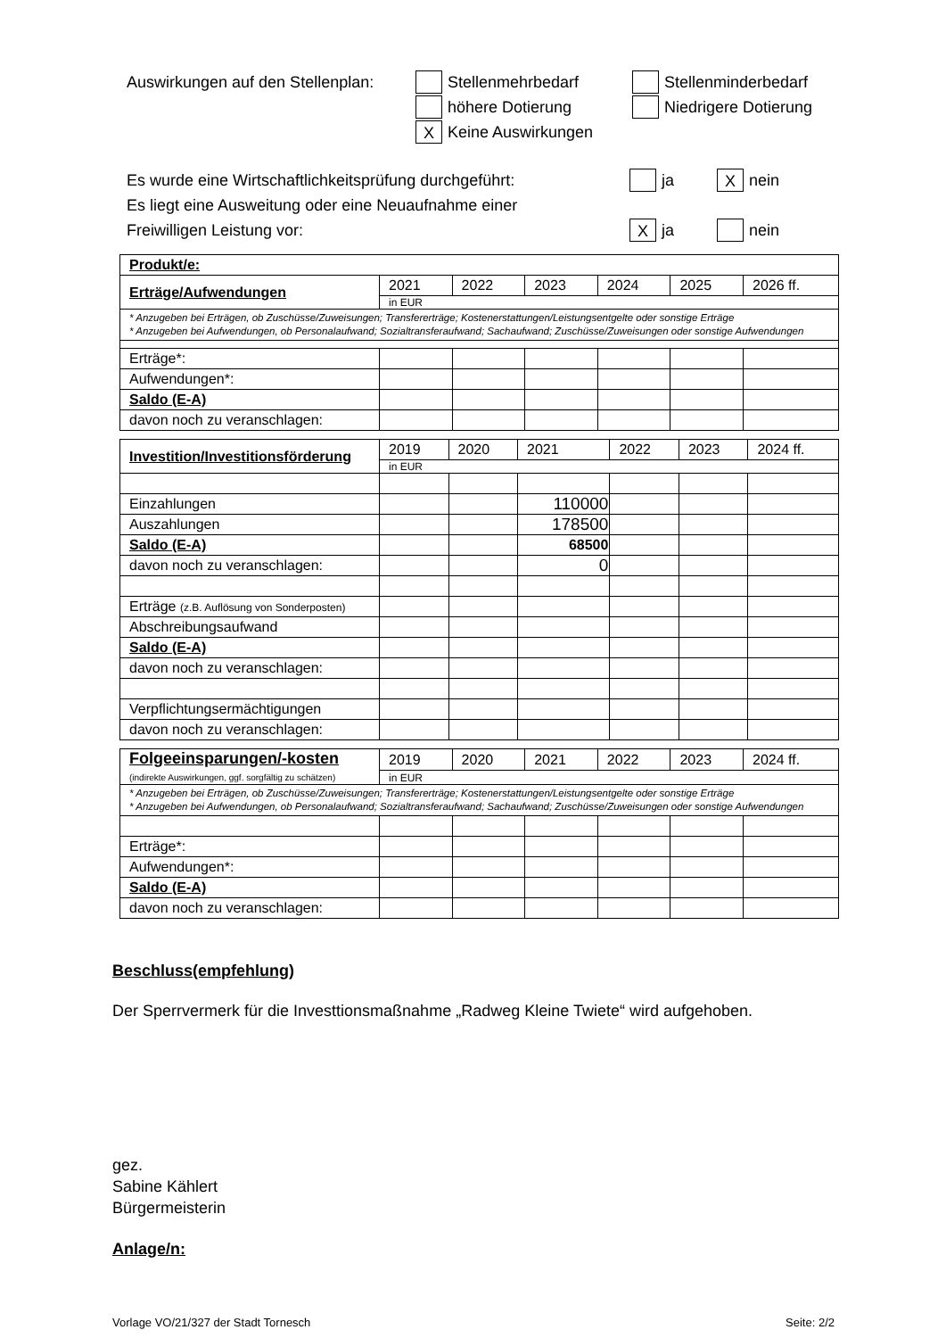Auswirkungen auf den Stellenplan: Stellenmehrbedarf Stellenminderbedarf
höhere Dotierung Niedrigere Dotierung
X Keine Auswirkungen
Es wurde eine Wirtschaftlichkeitsprüfung durchgeführt: ja X nein
Es liegt eine Ausweitung oder eine Neuaufnahme einer
Freiwilligen Leistung vor: X ja nein
| Produkt/e: | | | | | | |
| Erträge/Aufwendungen | 2021 | 2022 | 2023 | 2024 | 2025 | 2026 ff. |
| | in EUR | | | | | |
| * Anzugeben bei Erträgen, ob Zuschüsse/Zuweisungen; Transfererträge; Kostenerstattungen/Leistungsentgelte oder sonstige Erträge * Anzugeben bei Aufwendungen, ob Personalaufwand; Sozialtransferaufwand; Sachaufwand; Zuschüsse/Zuweisungen oder sonstige Aufwendungen | | | | | | |
| Erträge*: | | | | | | |
| Aufwendungen*: | | | | | | |
| Saldo (E-A) | | | | | | |
| davon noch zu veranschlagen: | | | | | | |
| Investition/Investitionsförderung | 2019 | 2020 | 2021 | 2022 | 2023 | 2024 ff. |
| | in EUR | | | | | |
| Einzahlungen | | | 110000 | | | |
| Auszahlungen | | | 178500 | | | |
| Saldo (E-A) | | | 68500 | | | |
| davon noch zu veranschlagen: | | | 0 | | | |
| Erträge (z.B. Auflösung von Sonderposten) | | | | | | |
| Abschreibungsaufwand | | | | | | |
| Saldo (E-A) | | | | | | |
| davon noch zu veranschlagen: | | | | | | |
| Verpflichtungsermächtigungen | | | | | | |
| davon noch zu veranschlagen: | | | | | | |
| Folgeeinsparungen/-kosten (indirekte Auswirkungen, ggf. sorgfältig zu schätzen) | 2019 | 2020 | 2021 | 2022 | 2023 | 2024 ff. |
| | in EUR | | | | | |
| * Anzugeben bei Erträgen, ob Zuschüsse/Zuweisungen; Transfererträge; Kostenerstattungen/Leistungsentgelte oder sonstige Erträge * Anzugeben bei Aufwendungen, ob Personalaufwand; Sozialtransferaufwand; Sachaufwand; Zuschüsse/Zuweisungen oder sonstige Aufwendungen | | | | | | |
| Erträge*: | | | | | | |
| Aufwendungen*: | | | | | | |
| Saldo (E-A) | | | | | | |
| davon noch zu veranschlagen: | | | | | | |
Beschluss(empfehlung)
Der Sperrvermerk für die Investtionsmaßnahme „Radweg Kleine Twiete“ wird aufgehoben.
gez.
Sabine Kählert
Bürgermeisterin
Anlage/n:
Vorlage VO/21/327 der Stadt Tornesch Seite: 2/2